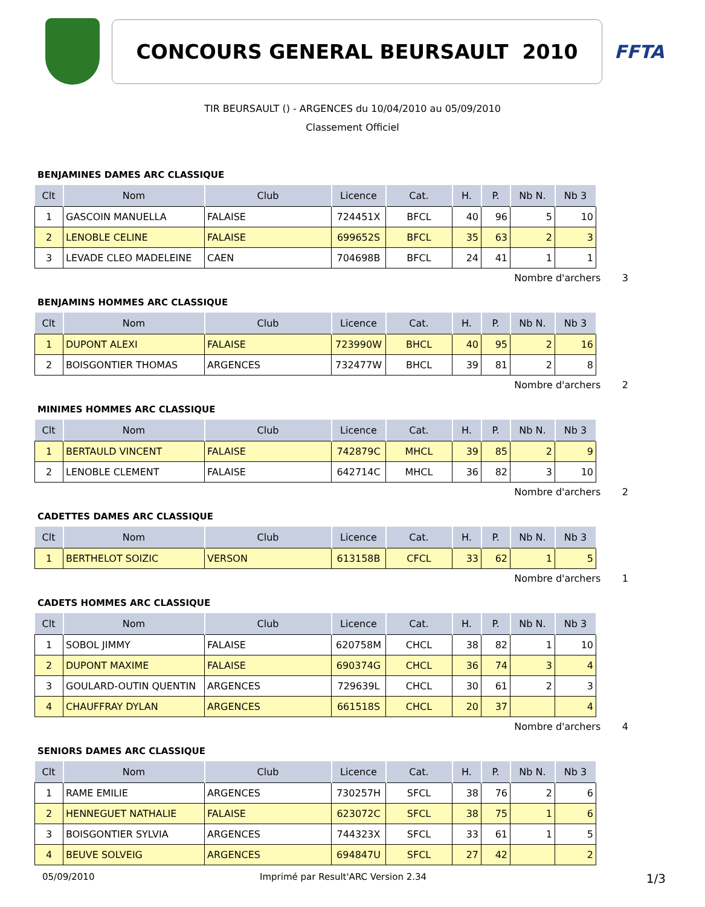CONCOURS GENERAL BEURSAULT 2010
FFTA
TIR BEURSAULT () - ARGENCES du 10/04/2010 au 05/09/2010
Classement Officiel
BENJAMINES DAMES ARC CLASSIQUE
| Clt | Nom | Club | Licence | Cat. | H. | P. | Nb N. | Nb 3 |
| --- | --- | --- | --- | --- | --- | --- | --- | --- |
| 1 | GASCOIN MANUELLA | FALAISE | 724451X | BFCL | 40 | 96 | 5 | 10 |
| 2 | LENOBLE CELINE | FALAISE | 699652S | BFCL | 35 | 63 | 2 | 3 |
| 3 | LEVADE CLEO MADELEINE | CAEN | 704698B | BFCL | 24 | 41 | 1 | 1 |
Nombre d'archers 3
BENJAMINS HOMMES ARC CLASSIQUE
| Clt | Nom | Club | Licence | Cat. | H. | P. | Nb N. | Nb 3 |
| --- | --- | --- | --- | --- | --- | --- | --- | --- |
| 1 | DUPONT ALEXI | FALAISE | 723990W | BHCL | 40 | 95 | 2 | 16 |
| 2 | BOISGONTIER THOMAS | ARGENCES | 732477W | BHCL | 39 | 81 | 2 | 8 |
Nombre d'archers 2
MINIMES HOMMES ARC CLASSIQUE
| Clt | Nom | Club | Licence | Cat. | H. | P. | Nb N. | Nb 3 |
| --- | --- | --- | --- | --- | --- | --- | --- | --- |
| 1 | BERTAULD VINCENT | FALAISE | 742879C | MHCL | 39 | 85 | 2 | 9 |
| 2 | LENOBLE CLEMENT | FALAISE | 642714C | MHCL | 36 | 82 | 3 | 10 |
Nombre d'archers 2
CADETTES DAMES ARC CLASSIQUE
| Clt | Nom | Club | Licence | Cat. | H. | P. | Nb N. | Nb 3 |
| --- | --- | --- | --- | --- | --- | --- | --- | --- |
| 1 | BERTHELOT SOIZIC | VERSON | 613158B | CFCL | 33 | 62 | 1 | 5 |
Nombre d'archers 1
CADETS HOMMES ARC CLASSIQUE
| Clt | Nom | Club | Licence | Cat. | H. | P. | Nb N. | Nb 3 |
| --- | --- | --- | --- | --- | --- | --- | --- | --- |
| 1 | SOBOL JIMMY | FALAISE | 620758M | CHCL | 38 | 82 | 1 | 10 |
| 2 | DUPONT MAXIME | FALAISE | 690374G | CHCL | 36 | 74 | 3 | 4 |
| 3 | GOULARD-OUTIN QUENTIN | ARGENCES | 729639L | CHCL | 30 | 61 | 2 | 3 |
| 4 | CHAUFFRAY DYLAN | ARGENCES | 661518S | CHCL | 20 | 37 | | 4 |
Nombre d'archers 4
SENIORS DAMES ARC CLASSIQUE
| Clt | Nom | Club | Licence | Cat. | H. | P. | Nb N. | Nb 3 |
| --- | --- | --- | --- | --- | --- | --- | --- | --- |
| 1 | RAME EMILIE | ARGENCES | 730257H | SFCL | 38 | 76 | 2 | 6 |
| 2 | HENNEGUET NATHALIE | FALAISE | 623072C | SFCL | 38 | 75 | 1 | 6 |
| 3 | BOISGONTIER SYLVIA | ARGENCES | 744323X | SFCL | 33 | 61 | 1 | 5 |
| 4 | BEUVE SOLVEIG | ARGENCES | 694847U | SFCL | 27 | 42 | | 2 |
05/09/2010 Imprimé par Result'ARC Version 2.34 1/3